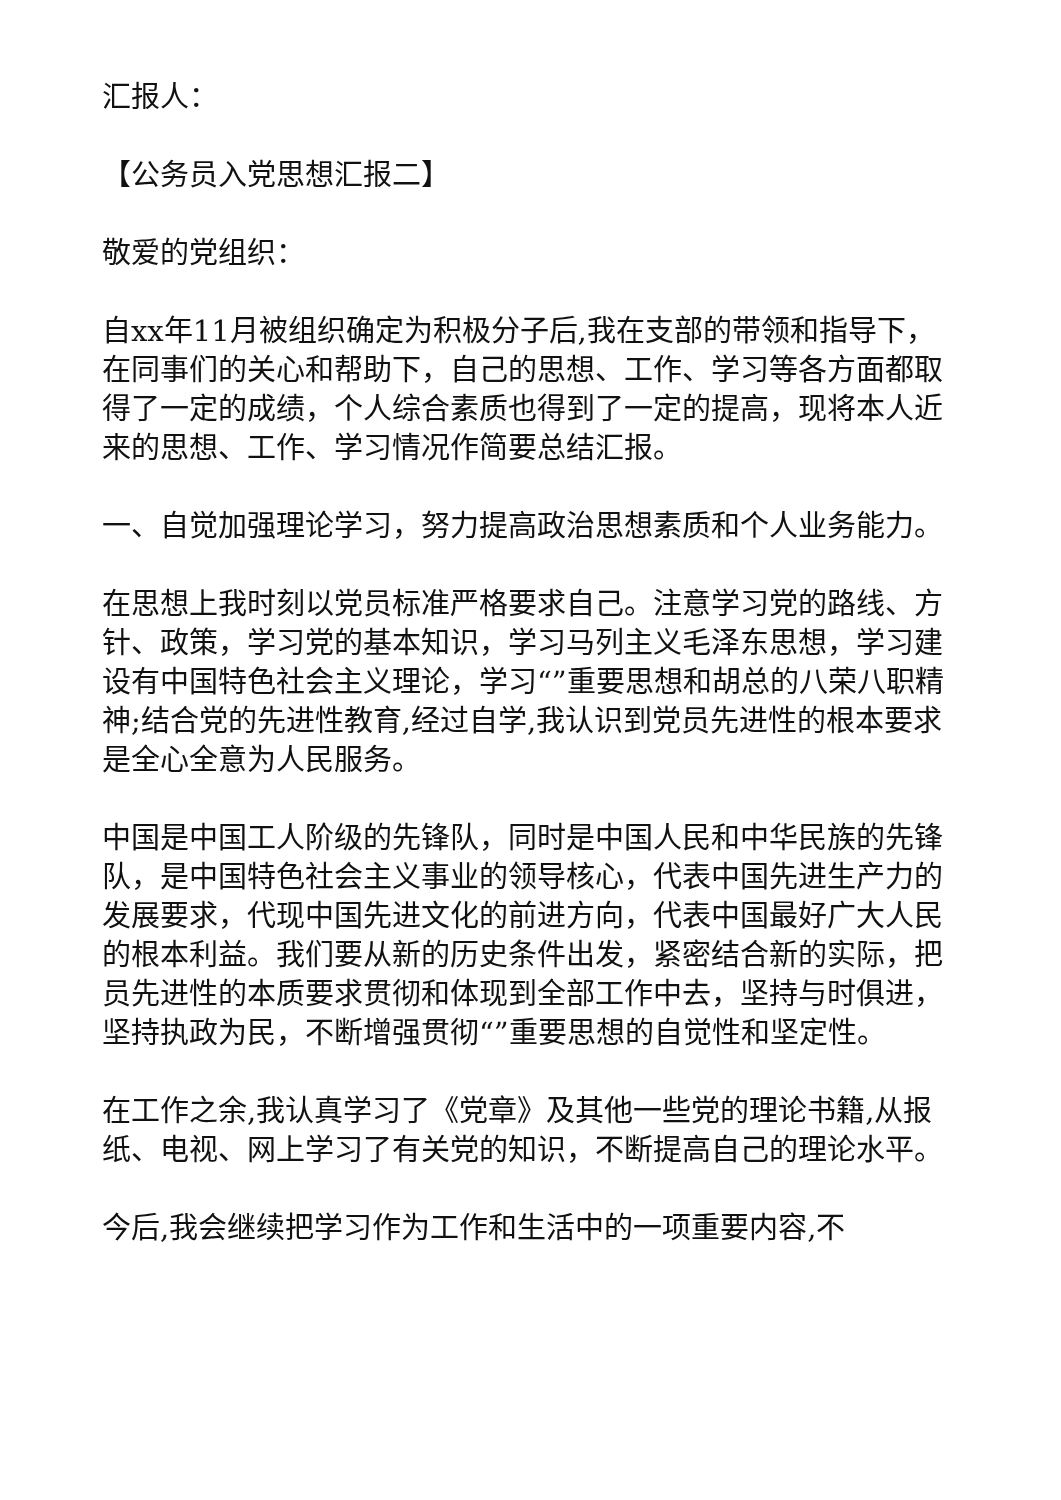汇报人：
【公务员入党思想汇报二】
敬爱的党组织：
自xx年11月被组织确定为积极分子后,我在支部的带领和指导下，在同事们的关心和帮助下，自己的思想、工作、学习等各方面都取得了一定的成绩，个人综合素质也得到了一定的提高，现将本人近来的思想、工作、学习情况作简要总结汇报。
一、自觉加强理论学习，努力提高政治思想素质和个人业务能力。
在思想上我时刻以党员标准严格要求自己。注意学习党的路线、方针、政策，学习党的基本知识，学习马列主义毛泽东思想，学习建设有中国特色社会主义理论，学习“”重要思想和胡总的八荣八职精神;结合党的先进性教育,经过自学,我认识到党员先进性的根本要求是全心全意为人民服务。
中国是中国工人阶级的先锋队，同时是中国人民和中华民族的先锋队，是中国特色社会主义事业的领导核心，代表中国先进生产力的发展要求，代现中国先进文化的前进方向，代表中国最好广大人民的根本利益。我们要从新的历史条件出发，紧密结合新的实际，把员先进性的本质要求贯彻和体现到全部工作中去，坚持与时俱进，坚持执政为民，不断增强贯彻“”重要思想的自觉性和坚定性。
在工作之余,我认真学习了《党章》及其他一些党的理论书籍,从报纸、电视、网上学习了有关党的知识，不断提高自己的理论水平。
今后,我会继续把学习作为工作和生活中的一项重要内容,不